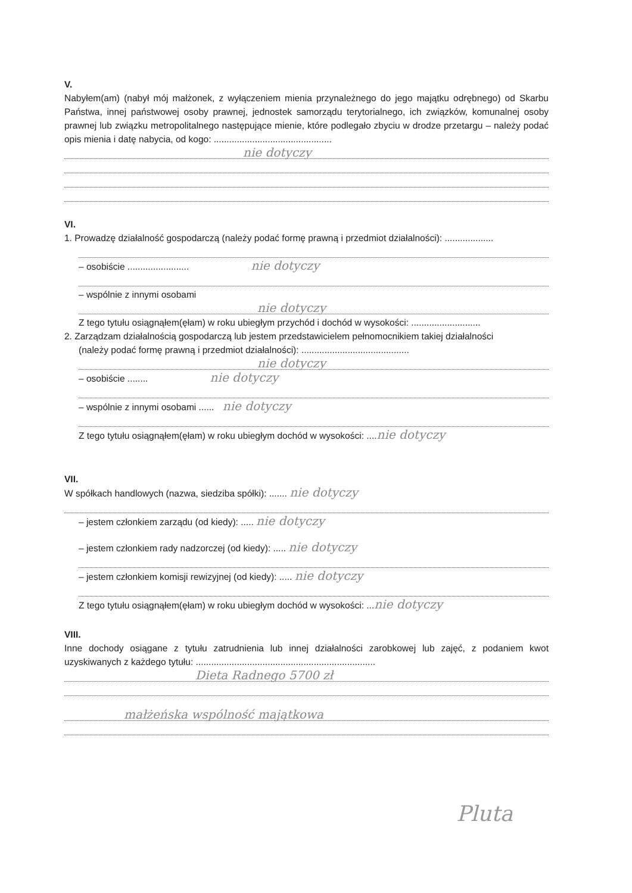V.
Nabyłem(am) (nabył mój małżonek, z wyłączeniem mienia przynależnego do jego majątku odrębnego) od Skarbu Państwa, innej państwowej osoby prawnej, jednostek samorządu terytorialnego, ich związków, komunalnej osoby prawnej lub związku metropolitalnego następujące mienie, które podlegało zbyciu w drodze przetargu – należy podać opis mienia i datę nabycia, od kogo: ..............................................
nie dotyczy
VI.
1. Prowadzę działalność gospodarczą (należy podać formę prawną i przedmiot działalności): ...................
– osobiście ........................ nie dotyczy
– wspólnie z innymi osobami
nie dotyczy
Z tego tytułu osiągnąłem(ęłam) w roku ubiegłym przychód i dochód w wysokości: ...........................
2. Zarządzam działalnością gospodarczą lub jestem przedstawicielem pełnomocnikiem takiej działalności
(należy podać formę prawną i przedmiot działalności): ..........................................
nie dotyczy
– osobiście ........ nie dotyczy
– wspólnie z innymi osobami ...... nie dotyczy
Z tego tytułu osiągnąłem(ęłam) w roku ubiegłym dochód w wysokości: ....nie dotyczy
VII.
W spółkach handlowych (nazwa, siedziba spółki): ....... nie dotyczy
– jestem członkiem zarządu (od kiedy): ..... nie dotyczy
– jestem członkiem rady nadzorczej (od kiedy): ..... nie dotyczy
– jestem członkiem komisji rewizyjnej (od kiedy): ..... nie dotyczy
Z tego tytułu osiągnąłem(ęłam) w roku ubiegłym dochód w wysokości: ...nie dotyczy
VIII.
Inne dochody osiągane z tytułu zatrudnienia lub innej działalności zarobkowej lub zajęć, z podaniem kwot uzyskiwanych z każdego tytułu: ......................................................................
Dieta Radnego 5700 zł
małżeńska wspólność majątkowa
Pluta